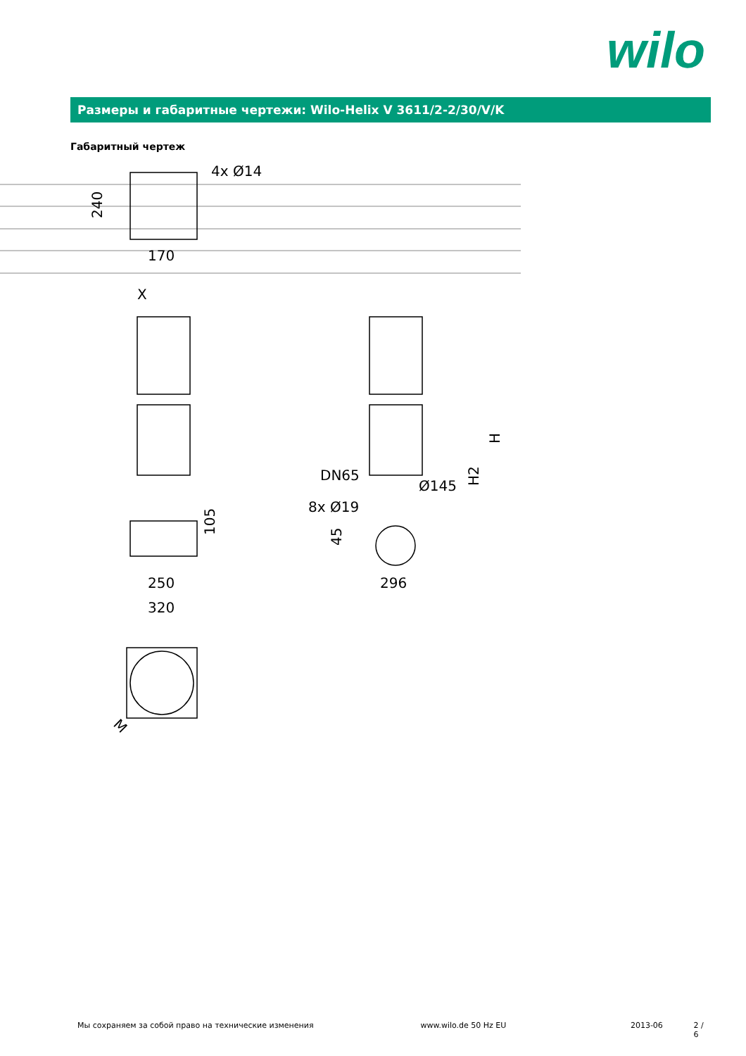wilo
Размеры и габаритные чертежи: Wilo-Helix V 3611/2-2/30/V/K
Габаритный чертеж
4x Ø14
170
240
X
250
320
105
DN65
Ø145
8x Ø19
45
296
H2
H
M
Мы сохраняем за собой право на технические изменения www.wilo.de 50 Hz EU 2013-06 2 / 6